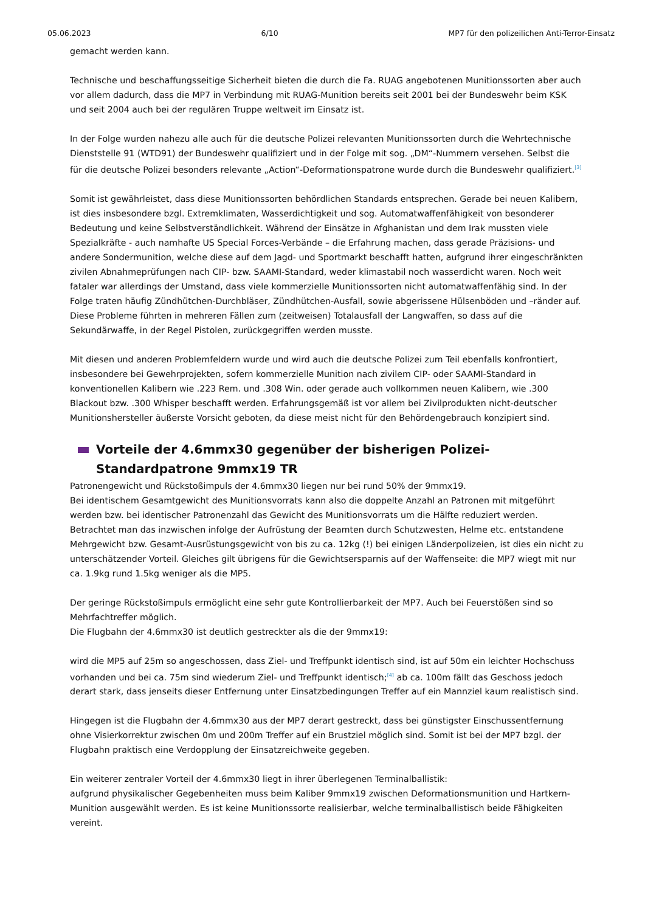05.06.2023 6/10 MP7 für den polizeilichen Anti-Terror-Einsatz
gemacht werden kann.
Technische und beschaffungsseitige Sicherheit bieten die durch die Fa. RUAG angebotenen Munitionssorten aber auch vor allem dadurch, dass die MP7 in Verbindung mit RUAG-Munition bereits seit 2001 bei der Bundeswehr beim KSK und seit 2004 auch bei der regulären Truppe weltweit im Einsatz ist.
In der Folge wurden nahezu alle auch für die deutsche Polizei relevanten Munitionssorten durch die Wehrtechnische Dienststelle 91 (WTD91) der Bundeswehr qualifiziert und in der Folge mit sog. „DM“-Nummern versehen. Selbst die für die deutsche Polizei besonders relevante „Action“-Deformationspatrone wurde durch die Bundeswehr qualifiziert.<sup>[3]</sup>
Somit ist gewährleistet, dass diese Munitionssorten behördlichen Standards entsprechen. Gerade bei neuen Kalibern, ist dies insbesondere bzgl. Extremklimaten, Wasserdichtigkeit und sog. Automatwaffenfähigkeit von besonderer Bedeutung und keine Selbstverständlichkeit. Während der Einsätze in Afghanistan und dem Irak mussten viele Spezialkräfte - auch namhafte US Special Forces-Verbände – die Erfahrung machen, dass gerade Präzisions- und andere Sondermunition, welche diese auf dem Jagd- und Sportmarkt beschafft hatten, aufgrund ihrer eingeschränkten zivilen Abnahmeprüfungen nach CIP- bzw. SAAMI-Standard, weder klimastabil noch wasserdicht waren. Noch weit fataler war allerdings der Umstand, dass viele kommerzielle Munitionssorten nicht automatwaffenfähig sind. In der Folge traten häufig Zündhütchen-Durchbläser, Zündhütchen-Ausfall, sowie abgerissene Hülsenböden und –ränder auf. Diese Probleme führten in mehreren Fällen zum (zeitweisen) Totalausfall der Langwaffen, so dass auf die Sekundärwaffe, in der Regel Pistolen, zurückgegriffen werden musste.
Mit diesen und anderen Problemfeldern wurde und wird auch die deutsche Polizei zum Teil ebenfalls konfrontiert, insbesondere bei Gewehrprojekten, sofern kommerzielle Munition nach zivilem CIP- oder SAAMI-Standard in konventionellen Kalibern wie .223 Rem. und .308 Win. oder gerade auch vollkommen neuen Kalibern, wie .300 Blackout bzw. .300 Whisper beschafft werden. Erfahrungsgemäß ist vor allem bei Zivilprodukten nicht-deutscher Munitionshersteller äußerste Vorsicht geboten, da diese meist nicht für den Behördengebrauch konzipiert sind.
Vorteile der 4.6mmx30 gegenüber der bisherigen Polizei-Standardpatrone 9mmx19 TR
Patronengewicht und Rückstoßimpuls der 4.6mmx30 liegen nur bei rund 50% der 9mmx19.
Bei identischem Gesamtgewicht des Munitionsvorrats kann also die doppelte Anzahl an Patronen mit mitgeführt werden bzw. bei identischer Patronenzahl das Gewicht des Munitionsvorrats um die Hälfte reduziert werden. Betrachtet man das inzwischen infolge der Aufrüstung der Beamten durch Schutzwesten, Helme etc. entstandene Mehrgewicht bzw. Gesamt-Ausrüstungsgewicht von bis zu ca. 12kg (!) bei einigen Länderpolizeien, ist dies ein nicht zu unterschätzender Vorteil. Gleiches gilt übrigens für die Gewichtsersparnis auf der Waffenseite: die MP7 wiegt mit nur ca. 1.9kg rund 1.5kg weniger als die MP5.
Der geringe Rückstoßimpuls ermöglicht eine sehr gute Kontrollierbarkeit der MP7. Auch bei Feuerstößen sind so Mehrfachtreffer möglich.
Die Flugbahn der 4.6mmx30 ist deutlich gestreckter als die der 9mmx19:
wird die MP5 auf 25m so angeschossen, dass Ziel- und Treffpunkt identisch sind, ist auf 50m ein leichter Hochschuss vorhanden und bei ca. 75m sind wiederum Ziel- und Treffpunkt identisch;<sup>[4]</sup> ab ca. 100m fällt das Geschoss jedoch derart stark, dass jenseits dieser Entfernung unter Einsatzbedingungen Treffer auf ein Mannziel kaum realistisch sind.
Hingegen ist die Flugbahn der 4.6mmx30 aus der MP7 derart gestreckt, dass bei günstigster Einschussentfernung ohne Visierkorrektur zwischen 0m und 200m Treffer auf ein Brustziel möglich sind. Somit ist bei der MP7 bzgl. der Flugbahn praktisch eine Verdopplung der Einsatzreichweite gegeben.
Ein weiterer zentraler Vorteil der 4.6mmx30 liegt in ihrer überlegenen Terminalballistik:
aufgrund physikalischer Gegebenheiten muss beim Kaliber 9mmx19 zwischen Deformationsmunition und Hartkern-Munition ausgewählt werden. Es ist keine Munitionssorte realisierbar, welche terminalballistisch beide Fähigkeiten vereint.